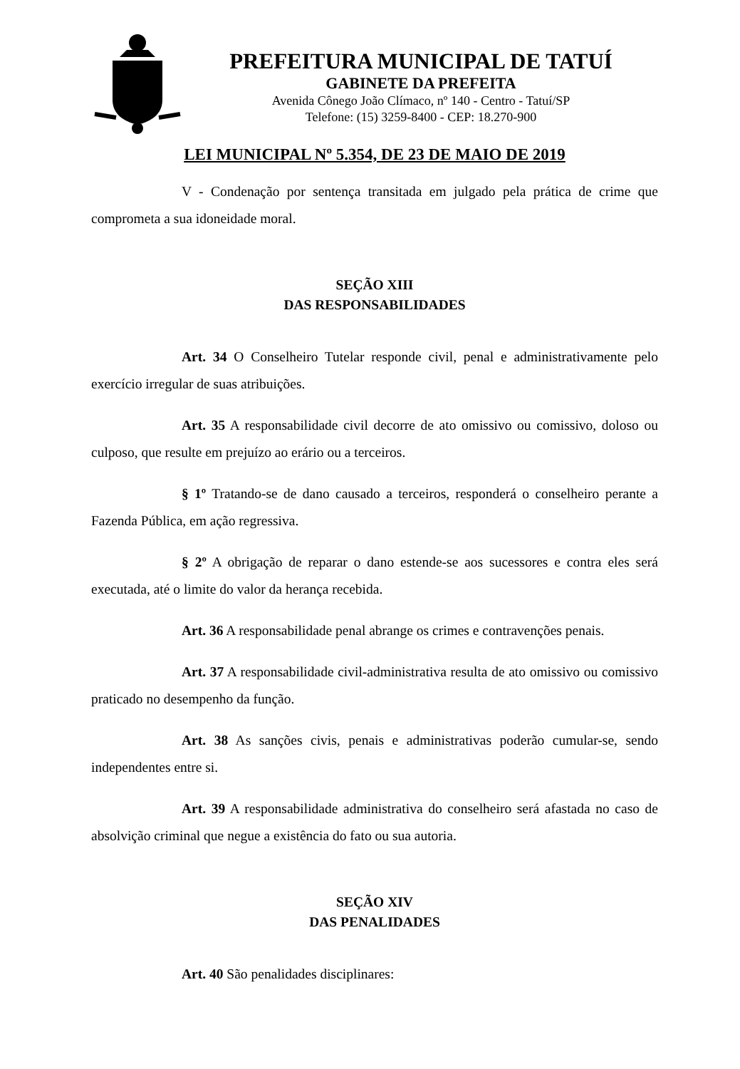PREFEITURA MUNICIPAL DE TATUÍ
GABINETE DA PREFEITA
Avenida Cônego João Clímaco, nº 140 - Centro - Tatuí/SP
Telefone: (15) 3259-8400 - CEP: 18.270-900
LEI MUNICIPAL Nº 5.354, DE 23 DE MAIO DE 2019
V - Condenação por sentença transitada em julgado pela prática de crime que comprometa a sua idoneidade moral.
SEÇÃO XIII
DAS RESPONSABILIDADES
Art. 34 O Conselheiro Tutelar responde civil, penal e administrativamente pelo exercício irregular de suas atribuições.
Art. 35 A responsabilidade civil decorre de ato omissivo ou comissivo, doloso ou culposo, que resulte em prejuízo ao erário ou a terceiros.
§ 1º Tratando-se de dano causado a terceiros, responderá o conselheiro perante a Fazenda Pública, em ação regressiva.
§ 2º A obrigação de reparar o dano estende-se aos sucessores e contra eles será executada, até o limite do valor da herança recebida.
Art. 36 A responsabilidade penal abrange os crimes e contravenções penais.
Art. 37 A responsabilidade civil-administrativa resulta de ato omissivo ou comissivo praticado no desempenho da função.
Art. 38 As sanções civis, penais e administrativas poderão cumular-se, sendo independentes entre si.
Art. 39 A responsabilidade administrativa do conselheiro será afastada no caso de absolvição criminal que negue a existência do fato ou sua autoria.
SEÇÃO XIV
DAS PENALIDADES
Art. 40 São penalidades disciplinares: